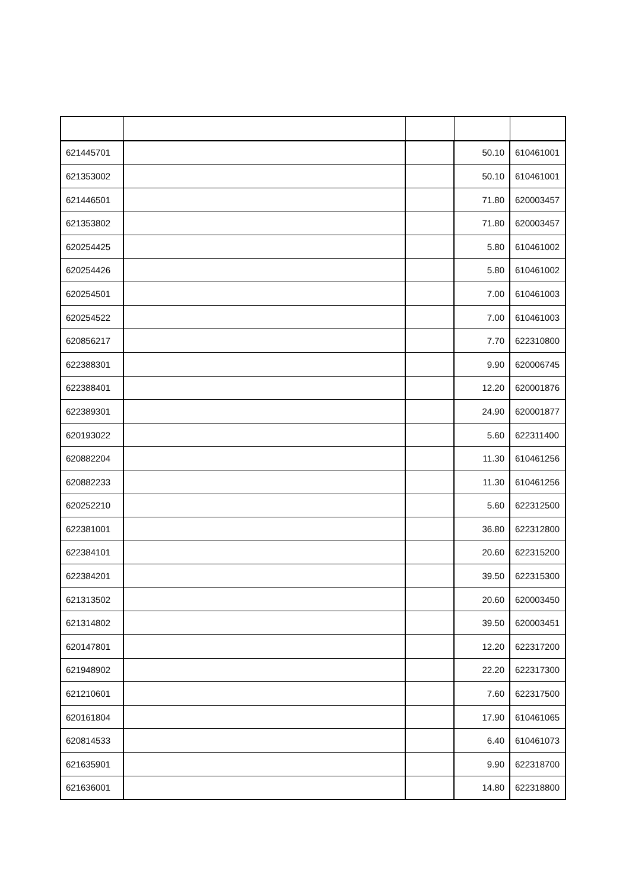| 621445701 | | | 50.10 | 610461001 |
| 621353002 | | | 50.10 | 610461001 |
| 621446501 | | | 71.80 | 620003457 |
| 621353802 | | | 71.80 | 620003457 |
| 620254425 | | | 5.80 | 610461002 |
| 620254426 | | | 5.80 | 610461002 |
| 620254501 | | | 7.00 | 610461003 |
| 620254522 | | | 7.00 | 610461003 |
| 620856217 | | | 7.70 | 622310800 |
| 622388301 | | | 9.90 | 620006745 |
| 622388401 | | | 12.20 | 620001876 |
| 622389301 | | | 24.90 | 620001877 |
| 620193022 | | | 5.60 | 622311400 |
| 620882204 | | | 11.30 | 610461256 |
| 620882233 | | | 11.30 | 610461256 |
| 620252210 | | | 5.60 | 622312500 |
| 622381001 | | | 36.80 | 622312800 |
| 622384101 | | | 20.60 | 622315200 |
| 622384201 | | | 39.50 | 622315300 |
| 621313502 | | | 20.60 | 620003450 |
| 621314802 | | | 39.50 | 620003451 |
| 620147801 | | | 12.20 | 622317200 |
| 621948902 | | | 22.20 | 622317300 |
| 621210601 | | | 7.60 | 622317500 |
| 620161804 | | | 17.90 | 610461065 |
| 620814533 | | | 6.40 | 610461073 |
| 621635901 | | | 9.90 | 622318700 |
| 621636001 | | | 14.80 | 622318800 |